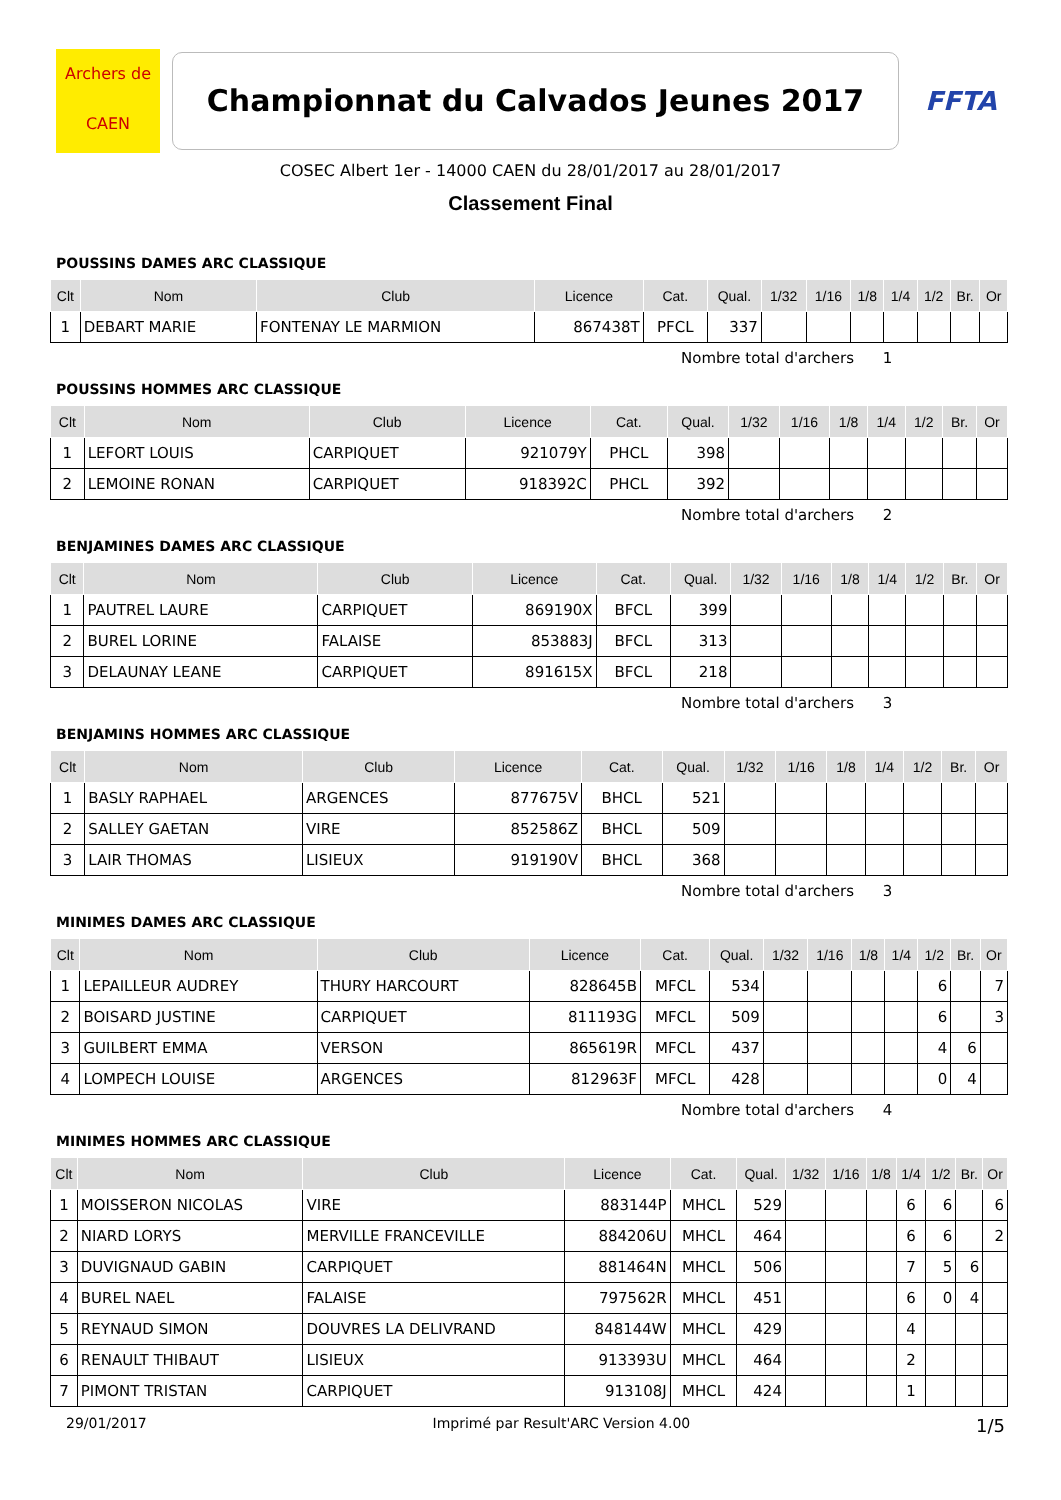Archers de
CAEN
Championnat du Calvados Jeunes 2017
FFTA
COSEC Albert 1er - 14000 CAEN du 28/01/2017 au 28/01/2017
Classement Final
POUSSINS DAMES ARC CLASSIQUE
| Clt | Nom | Club | Licence | Cat. | Qual. | 1/32 | 1/16 | 1/8 | 1/4 | 1/2 | Br. | Or |
| --- | --- | --- | --- | --- | --- | --- | --- | --- | --- | --- | --- | --- |
| 1 | DEBART MARIE | FONTENAY LE MARMION | 867438T | PFCL | 337 | | | | | | | |
Nombre total d'archers 1
POUSSINS HOMMES ARC CLASSIQUE
| Clt | Nom | Club | Licence | Cat. | Qual. | 1/32 | 1/16 | 1/8 | 1/4 | 1/2 | Br. | Or |
| --- | --- | --- | --- | --- | --- | --- | --- | --- | --- | --- | --- | --- |
| 1 | LEFORT LOUIS | CARPIQUET | 921079Y | PHCL | 398 | | | | | | | |
| 2 | LEMOINE RONAN | CARPIQUET | 918392C | PHCL | 392 | | | | | | | |
Nombre total d'archers 2
BENJAMINES DAMES ARC CLASSIQUE
| Clt | Nom | Club | Licence | Cat. | Qual. | 1/32 | 1/16 | 1/8 | 1/4 | 1/2 | Br. | Or |
| --- | --- | --- | --- | --- | --- | --- | --- | --- | --- | --- | --- | --- |
| 1 | PAUTREL LAURE | CARPIQUET | 869190X | BFCL | 399 | | | | | | | |
| 2 | BUREL LORINE | FALAISE | 853883J | BFCL | 313 | | | | | | | |
| 3 | DELAUNAY LEANE | CARPIQUET | 891615X | BFCL | 218 | | | | | | | |
Nombre total d'archers 3
BENJAMINS HOMMES ARC CLASSIQUE
| Clt | Nom | Club | Licence | Cat. | Qual. | 1/32 | 1/16 | 1/8 | 1/4 | 1/2 | Br. | Or |
| --- | --- | --- | --- | --- | --- | --- | --- | --- | --- | --- | --- | --- |
| 1 | BASLY RAPHAEL | ARGENCES | 877675V | BHCL | 521 | | | | | | | |
| 2 | SALLEY GAETAN | VIRE | 852586Z | BHCL | 509 | | | | | | | |
| 3 | LAIR THOMAS | LISIEUX | 919190V | BHCL | 368 | | | | | | | |
Nombre total d'archers 3
MINIMES DAMES ARC CLASSIQUE
| Clt | Nom | Club | Licence | Cat. | Qual. | 1/32 | 1/16 | 1/8 | 1/4 | 1/2 | Br. | Or |
| --- | --- | --- | --- | --- | --- | --- | --- | --- | --- | --- | --- | --- |
| 1 | LEPAILLEUR AUDREY | THURY HARCOURT | 828645B | MFCL | 534 | | | | | 6 | | 7 |
| 2 | BOISARD JUSTINE | CARPIQUET | 811193G | MFCL | 509 | | | | | 6 | | 3 |
| 3 | GUILBERT EMMA | VERSON | 865619R | MFCL | 437 | | | | | 4 | 6 | |
| 4 | LOMPECH LOUISE | ARGENCES | 812963F | MFCL | 428 | | | | | 0 | 4 | |
Nombre total d'archers 4
MINIMES HOMMES ARC CLASSIQUE
| Clt | Nom | Club | Licence | Cat. | Qual. | 1/32 | 1/16 | 1/8 | 1/4 | 1/2 | Br. | Or |
| --- | --- | --- | --- | --- | --- | --- | --- | --- | --- | --- | --- | --- |
| 1 | MOISSERON NICOLAS | VIRE | 883144P | MHCL | 529 | | | | 6 | 6 | | 6 |
| 2 | NIARD LORYS | MERVILLE FRANCEVILLE | 884206U | MHCL | 464 | | | | 6 | 6 | | 2 |
| 3 | DUVIGNAUD GABIN | CARPIQUET | 881464N | MHCL | 506 | | | | 7 | 5 | 6 | |
| 4 | BUREL NAEL | FALAISE | 797562R | MHCL | 451 | | | | 6 | 0 | 4 | |
| 5 | REYNAUD SIMON | DOUVRES LA DELIVRAND | 848144W | MHCL | 429 | | | | 4 | | | |
| 6 | RENAULT THIBAUT | LISIEUX | 913393U | MHCL | 464 | | | | 2 | | | |
| 7 | PIMONT TRISTAN | CARPIQUET | 913108J | MHCL | 424 | | | | 1 | | | |
29/01/2017 Imprimé par Result'ARC Version 4.00 1/5